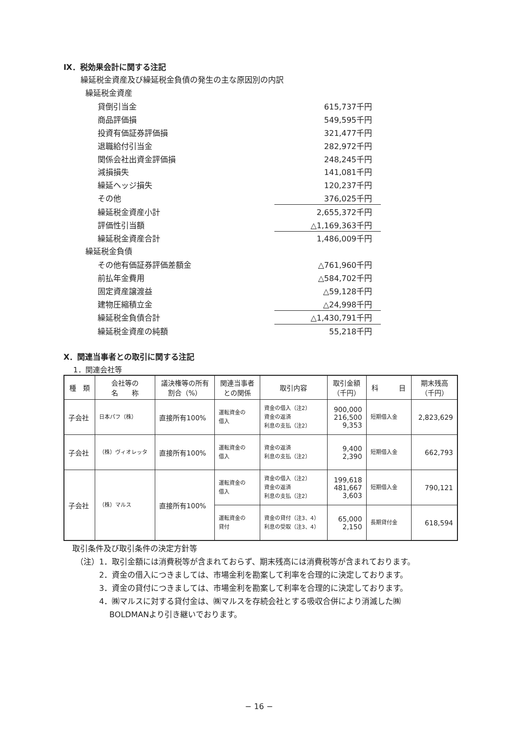Ⅸ．税効果会計に関する注記
繰延税金資産及び繰延税金負債の発生の主な原因別の内訳
繰延税金資産
| 貸倒引当金 | 615,737千円 |
| 商品評価損 | 549,595千円 |
| 投資有価証券評価損 | 321,477千円 |
| 退職給付引当金 | 282,972千円 |
| 関係会社出資金評価損 | 248,245千円 |
| 減損損失 | 141,081千円 |
| 繰延ヘッジ損失 | 120,237千円 |
| その他 | 376,025千円 |
| 繰延税金資産小計 | 2,655,372千円 |
| 評価性引当額 | △1,169,363千円 |
| 繰延税金資産合計 | 1,486,009千円 |
繰延税金負債
| その他有価証券評価差額金 | △761,960千円 |
| 前払年金費用 | △584,702千円 |
| 固定資産譲渡益 | △59,128千円 |
| 建物圧縮積立金 | △24,998千円 |
| 繰延税金負債合計 | △1,430,791千円 |
| 繰延税金資産の純額 | 55,218千円 |
Ⅹ．関連当事者との取引に関する注記
1．関連会社等
| 種 類 | 会社等の 名 称 | 議決権等の所有 割合（%） | 関連当事者 との関係 | 取引内容 | 取引金額 （千円） | 科 目 | 期末残高 （千円） |
| --- | --- | --- | --- | --- | --- | --- | --- |
| 子会社 | 日本パフ（株） | 直接所有100% | 運転資金の 借入 | 資金の借入（注2） 資金の返済 利息の支払（注2） | 900,000 216,500 9,353 | 短期借入金 | 2,823,629 |
| 子会社 | （株）ヴィオレッタ | 直接所有100% | 運転資金の 借入 | 資金の返済 利息の支払（注2） | 9,400 2,390 | 短期借入金 | 662,793 |
| 子会社 | （株）マルス | 直接所有100% | 運転資金の 借入 | 資金の借入（注2） 資金の返済 利息の支払（注2） | 199,618 481,667 3,603 | 短期借入金 | 790,121 |
| | | | 運転資金の 貸付 | 資金の貸付（注3、4） 利息の受取（注3、4） | 65,000 2,150 | 長期貸付金 | 618,594 |
取引条件及び取引条件の決定方針等
（注）1．取引金額には消費税等が含まれておらず、期末残高には消費税等が含まれております。
2．資金の借入につきましては、市場金利を勘案して利率を合理的に決定しております。
3．資金の貸付につきましては、市場金利を勘案して利率を合理的に決定しております。
4．㈱マルスに対する貸付金は、㈱マルスを存続会社とする吸収合併により消滅した㈱
　 BOLDMANより引き継いでおります。
− 16 −